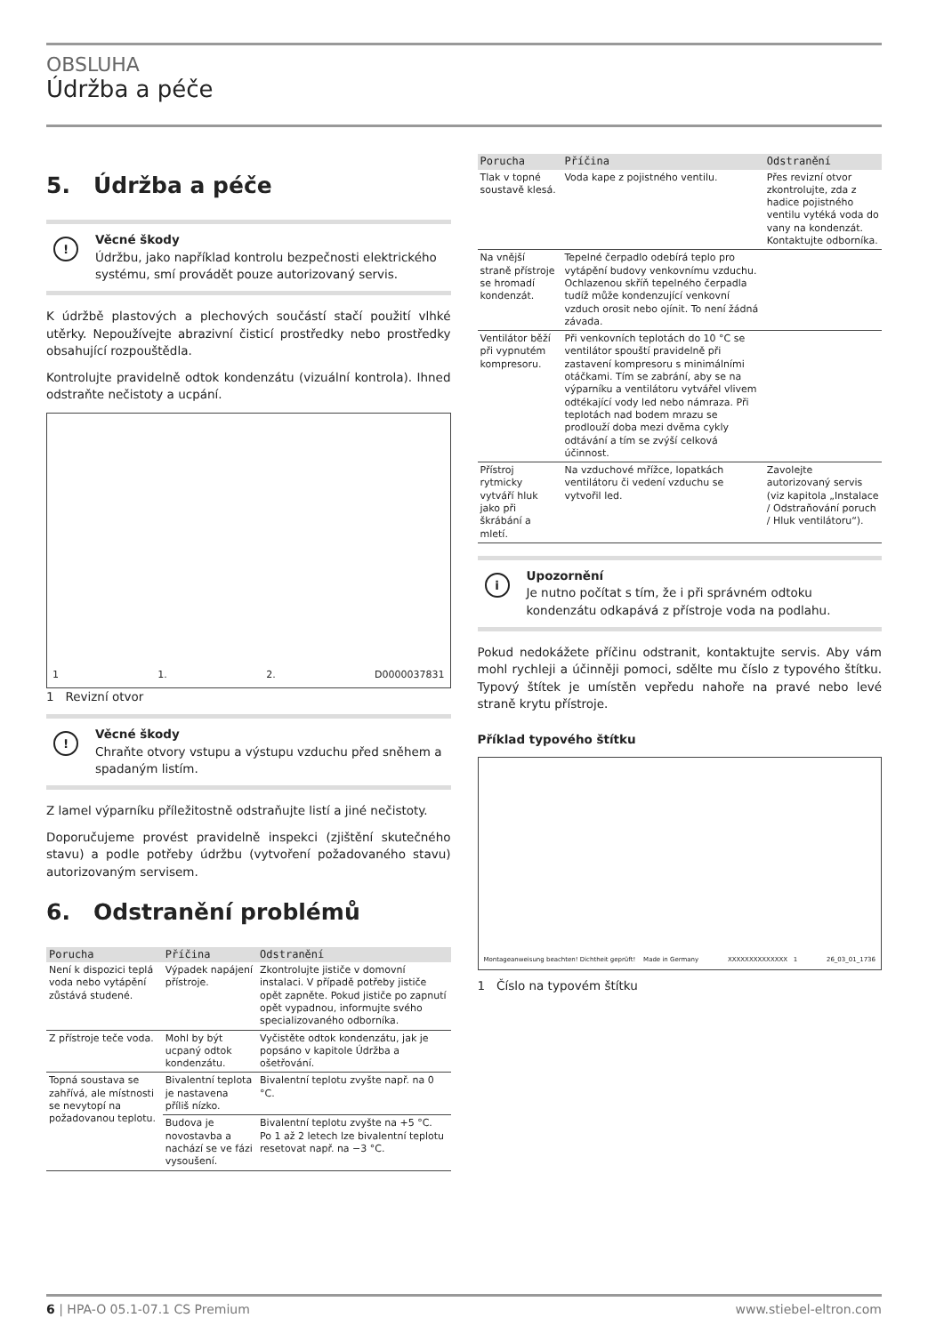OBSLUHA
Údržba a péče
5. Údržba a péče
!
Věcné škody
Údržbu, jako například kontrolu bezpečnosti elektrického systému, smí provádět pouze autorizovaný servis.
K údržbě plastových a plechových součástí stačí použití vlhké utěrky. Nepoužívejte abrazivní čisticí prostředky nebo prostředky obsahující rozpouštědla.
Kontrolujte pravidelně odtok kondenzátu (vizuální kontrola). Ihned odstraňte nečistoty a ucpání.
1 1. 2. D0000037831
1 Revizní otvor
!
Věcné škody
Chraňte otvory vstupu a výstupu vzduchu před sněhem a spadaným listím.
Z lamel výparníku příležitostně odstraňujte listí a jiné nečistoty.
Doporučujeme provést pravidelně inspekci (zjištění skutečného stavu) a podle potřeby údržbu (vytvoření požadovaného stavu) autorizovaným servisem.
6. Odstranění problémů
| Porucha | Příčina | Odstranění |
| --- | --- | --- |
| Není k dispozici teplá voda nebo vytápění zůstává studené. | Výpadek napájení přístroje. | Zkontrolujte jističe v domovní instalaci. V případě potřeby jističe opět zapněte. Pokud jističe po zapnutí opět vypadnou, informujte svého specializovaného odborníka. |
| Z přístroje teče voda. | Mohl by být ucpaný odtok kondenzátu. | Vyčistěte odtok kondenzátu, jak je popsáno v kapitole Údržba a ošetřování. |
| Topná soustava se zahřívá, ale místnosti se nevytopí na požadovanou teplotu. | Bivalentní teplota je nastavena příliš nízko. | Bivalentní teplotu zvyšte např. na 0 °C. |
| | Budova je novostavba a nachází se ve fázi vysoušení. | Bivalentní teplotu zvyšte na +5 °C. Po 1 až 2 letech lze bivalentní teplotu resetovat např. na −3 °C. |
| Porucha | Příčina | Odstranění |
| --- | --- | --- |
| Tlak v topné soustavě klesá. | Voda kape z pojistného ventilu. | Přes revizní otvor zkontrolujte, zda z hadice pojistného ventilu vytéká voda do vany na kondenzát. Kontaktujte odborníka. |
| Na vnější straně přístroje se hromadí kondenzát. | Tepelné čerpadlo odebírá teplo pro vytápění budovy venkovnímu vzduchu. Ochlazenou skříň tepelného čerpadla tudíž může kondenzující venkovní vzduch orosit nebo ojínit. To není žádná závada. | |
| Ventilátor běží při vypnutém kompresoru. | Při venkovních teplotách do 10 °C se ventilátor spouští pravidelně při zastavení kompresoru s minimálními otáčkami. Tím se zabrání, aby se na výparníku a ventilátoru vytvářel vlivem odtékající vody led nebo námraza. Při teplotách nad bodem mrazu se prodlouží doba mezi dvěma cykly odtávání a tím se zvýší celková účinnost. | |
| Přístroj rytmicky vytváří hluk jako při škrábání a mletí. | Na vzduchové mřížce, lopatkách ventilátoru či vedení vzduchu se vytvořil led. | Zavolejte autorizovaný servis (viz kapitola „Instalace / Odstraňování poruch / Hluk ventilátoru“). |
i
Upozornění
Je nutno počítat s tím, že i při správném odtoku kondenzátu odkapává z přístroje voda na podlahu.
Pokud nedokážete příčinu odstranit, kontaktujte servis. Aby vám mohl rychleji a účinněji pomoci, sdělte mu číslo z typového štítku. Typový štítek je umístěn vepředu nahoře na pravé nebo levé straně krytu přístroje.
Příklad typového štítku
Montageanweisung beachten! Dichtheit geprüft! Made in Germany XXXXXXXXXXXXXX 1 26_03_01_1736
1 Číslo na typovém štítku
6 | HPA-O 05.1-07.1 CS Premium www.stiebel-eltron.com